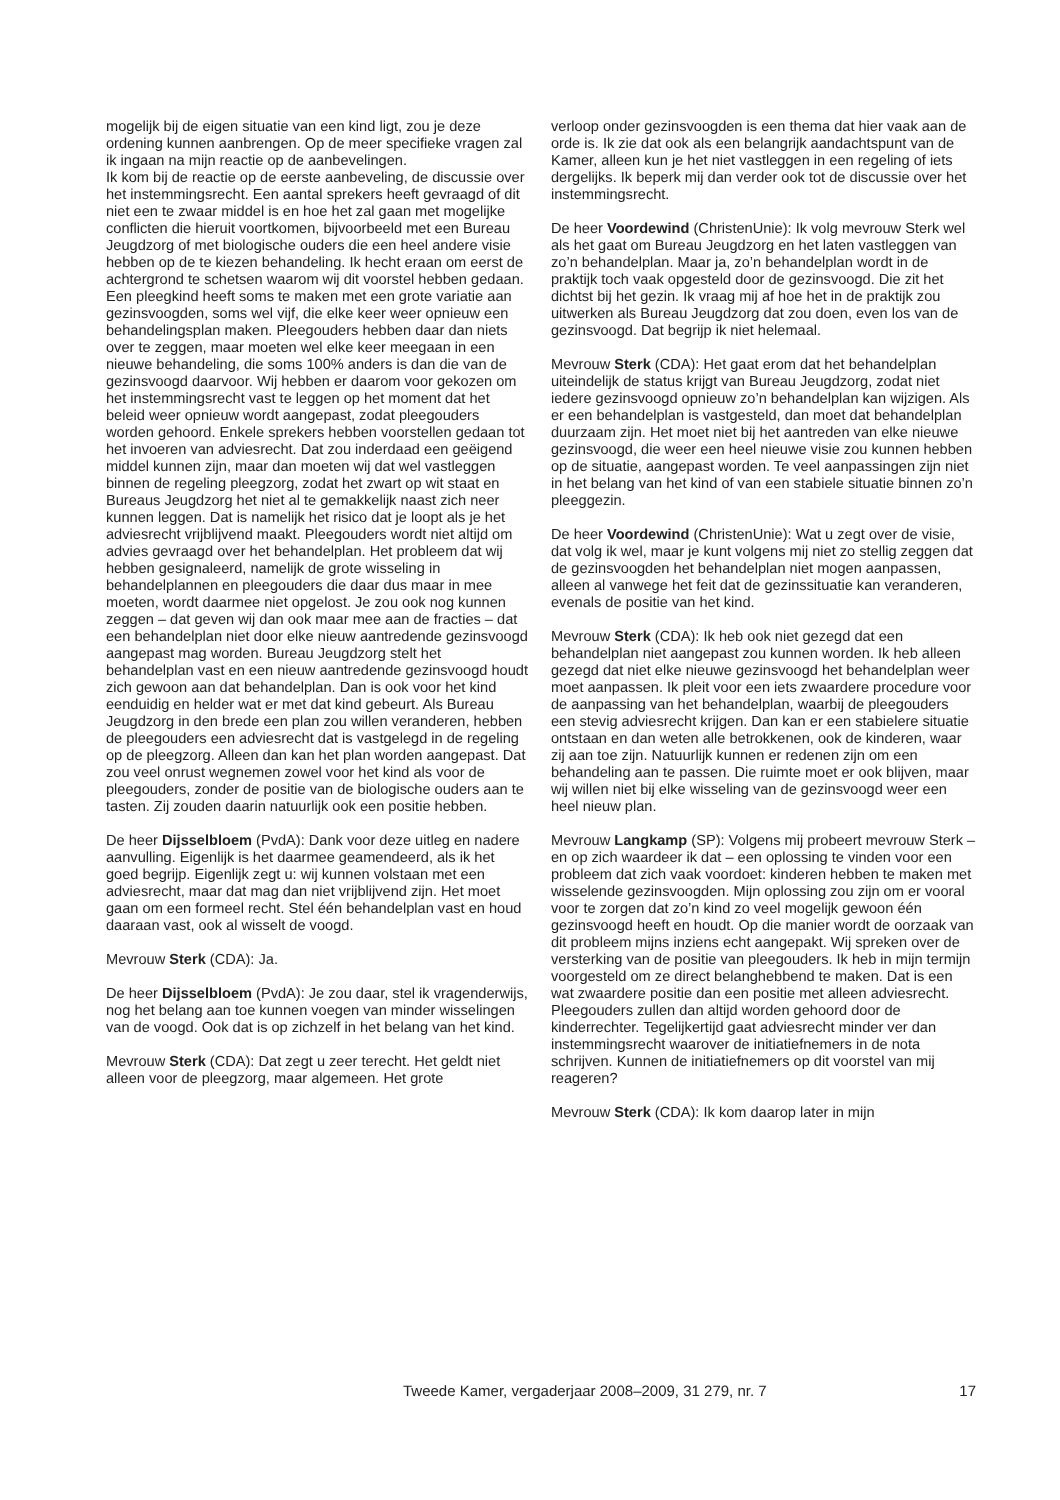mogelijk bij de eigen situatie van een kind ligt, zou je deze ordening kunnen aanbrengen. Op de meer specifieke vragen zal ik ingaan na mijn reactie op de aanbevelingen.
Ik kom bij de reactie op de eerste aanbeveling, de discussie over het instemmingsrecht. Een aantal sprekers heeft gevraagd of dit niet een te zwaar middel is en hoe het zal gaan met mogelijke conflicten die hieruit voortkomen, bijvoorbeeld met een Bureau Jeugdzorg of met biologische ouders die een heel andere visie hebben op de te kiezen behandeling. Ik hecht eraan om eerst de achtergrond te schetsen waarom wij dit voorstel hebben gedaan. Een pleegkind heeft soms te maken met een grote variatie aan gezinsvoogden, soms wel vijf, die elke keer weer opnieuw een behandelingsplan maken. Pleegouders hebben daar dan niets over te zeggen, maar moeten wel elke keer meegaan in een nieuwe behandeling, die soms 100% anders is dan die van de gezinsvoogd daarvoor. Wij hebben er daarom voor gekozen om het instemmingsrecht vast te leggen op het moment dat het beleid weer opnieuw wordt aangepast, zodat pleegouders worden gehoord. Enkele sprekers hebben voorstellen gedaan tot het invoeren van adviesrecht. Dat zou inderdaad een geëigend middel kunnen zijn, maar dan moeten wij dat wel vastleggen binnen de regeling pleegzorg, zodat het zwart op wit staat en Bureaus Jeugdzorg het niet al te gemakkelijk naast zich neer kunnen leggen. Dat is namelijk het risico dat je loopt als je het adviesrecht vrijblijvend maakt. Pleegouders wordt niet altijd om advies gevraagd over het behandelplan. Het probleem dat wij hebben gesignaleerd, namelijk de grote wisseling in behandelplannen en pleegouders die daar dus maar in mee moeten, wordt daarmee niet opgelost. Je zou ook nog kunnen zeggen – dat geven wij dan ook maar mee aan de fracties – dat een behandelplan niet door elke nieuw aantredende gezinsvoogd aangepast mag worden. Bureau Jeugdzorg stelt het behandelplan vast en een nieuw aantredende gezinsvoogd houdt zich gewoon aan dat behandelplan. Dan is ook voor het kind eenduidig en helder wat er met dat kind gebeurt. Als Bureau Jeugdzorg in den brede een plan zou willen veranderen, hebben de pleegouders een adviesrecht dat is vastgelegd in de regeling op de pleegzorg. Alleen dan kan het plan worden aangepast. Dat zou veel onrust wegnemen zowel voor het kind als voor de pleegouders, zonder de positie van de biologische ouders aan te tasten. Zij zouden daarin natuurlijk ook een positie hebben.
De heer Dijsselbloem (PvdA): Dank voor deze uitleg en nadere aanvulling. Eigenlijk is het daarmee geamendeerd, als ik het goed begrijp. Eigenlijk zegt u: wij kunnen volstaan met een adviesrecht, maar dat mag dan niet vrijblijvend zijn. Het moet gaan om een formeel recht. Stel één behandelplan vast en houd daaraan vast, ook al wisselt de voogd.
Mevrouw Sterk (CDA): Ja.
De heer Dijsselbloem (PvdA): Je zou daar, stel ik vragenderwijs, nog het belang aan toe kunnen voegen van minder wisselingen van de voogd. Ook dat is op zichzelf in het belang van het kind.
Mevrouw Sterk (CDA): Dat zegt u zeer terecht. Het geldt niet alleen voor de pleegzorg, maar algemeen. Het grote
verloop onder gezinsvoogden is een thema dat hier vaak aan de orde is. Ik zie dat ook als een belangrijk aandachtspunt van de Kamer, alleen kun je het niet vastleggen in een regeling of iets dergelijks. Ik beperk mij dan verder ook tot de discussie over het instemmingsrecht.
De heer Voordewind (ChristenUnie): Ik volg mevrouw Sterk wel als het gaat om Bureau Jeugdzorg en het laten vastleggen van zo’n behandelplan. Maar ja, zo’n behandelplan wordt in de praktijk toch vaak opgesteld door de gezinsvoogd. Die zit het dichtst bij het gezin. Ik vraag mij af hoe het in de praktijk zou uitwerken als Bureau Jeugdzorg dat zou doen, even los van de gezinsvoogd. Dat begrijp ik niet helemaal.
Mevrouw Sterk (CDA): Het gaat erom dat het behandelplan uiteindelijk de status krijgt van Bureau Jeugdzorg, zodat niet iedere gezinsvoogd opnieuw zo’n behandelplan kan wijzigen. Als er een behandelplan is vastgesteld, dan moet dat behandelplan duurzaam zijn. Het moet niet bij het aantreden van elke nieuwe gezinsvoogd, die weer een heel nieuwe visie zou kunnen hebben op de situatie, aangepast worden. Te veel aanpassingen zijn niet in het belang van het kind of van een stabiele situatie binnen zo’n pleeggezin.
De heer Voordewind (ChristenUnie): Wat u zegt over de visie, dat volg ik wel, maar je kunt volgens mij niet zo stellig zeggen dat de gezinsvoogden het behandelplan niet mogen aanpassen, alleen al vanwege het feit dat de gezinssituatie kan veranderen, evenals de positie van het kind.
Mevrouw Sterk (CDA): Ik heb ook niet gezegd dat een behandelplan niet aangepast zou kunnen worden. Ik heb alleen gezegd dat niet elke nieuwe gezinsvoogd het behandelplan weer moet aanpassen. Ik pleit voor een iets zwaardere procedure voor de aanpassing van het behandelplan, waarbij de pleegouders een stevig adviesrecht krijgen. Dan kan er een stabielere situatie ontstaan en dan weten alle betrokkenen, ook de kinderen, waar zij aan toe zijn. Natuurlijk kunnen er redenen zijn om een behandeling aan te passen. Die ruimte moet er ook blijven, maar wij willen niet bij elke wisseling van de gezinsvoogd weer een heel nieuw plan.
Mevrouw Langkamp (SP): Volgens mij probeert mevrouw Sterk – en op zich waardeer ik dat – een oplossing te vinden voor een probleem dat zich vaak voordoet: kinderen hebben te maken met wisselende gezinsvoogden. Mijn oplossing zou zijn om er vooral voor te zorgen dat zo’n kind zo veel mogelijk gewoon één gezinsvoogd heeft en houdt. Op die manier wordt de oorzaak van dit probleem mijns inziens echt aangepakt. Wij spreken over de versterking van de positie van pleegouders. Ik heb in mijn termijn voorgesteld om ze direct belanghebbend te maken. Dat is een wat zwaardere positie dan een positie met alleen adviesrecht. Pleegouders zullen dan altijd worden gehoord door de kinderrechter. Tegelijkertijd gaat adviesrecht minder ver dan instemmingsrecht waarover de initiatiefnemers in de nota schrijven. Kunnen de initiatiefnemers op dit voorstel van mij reageren?
Mevrouw Sterk (CDA): Ik kom daarop later in mijn
Tweede Kamer, vergaderjaar 2008–2009, 31 279, nr. 7 17